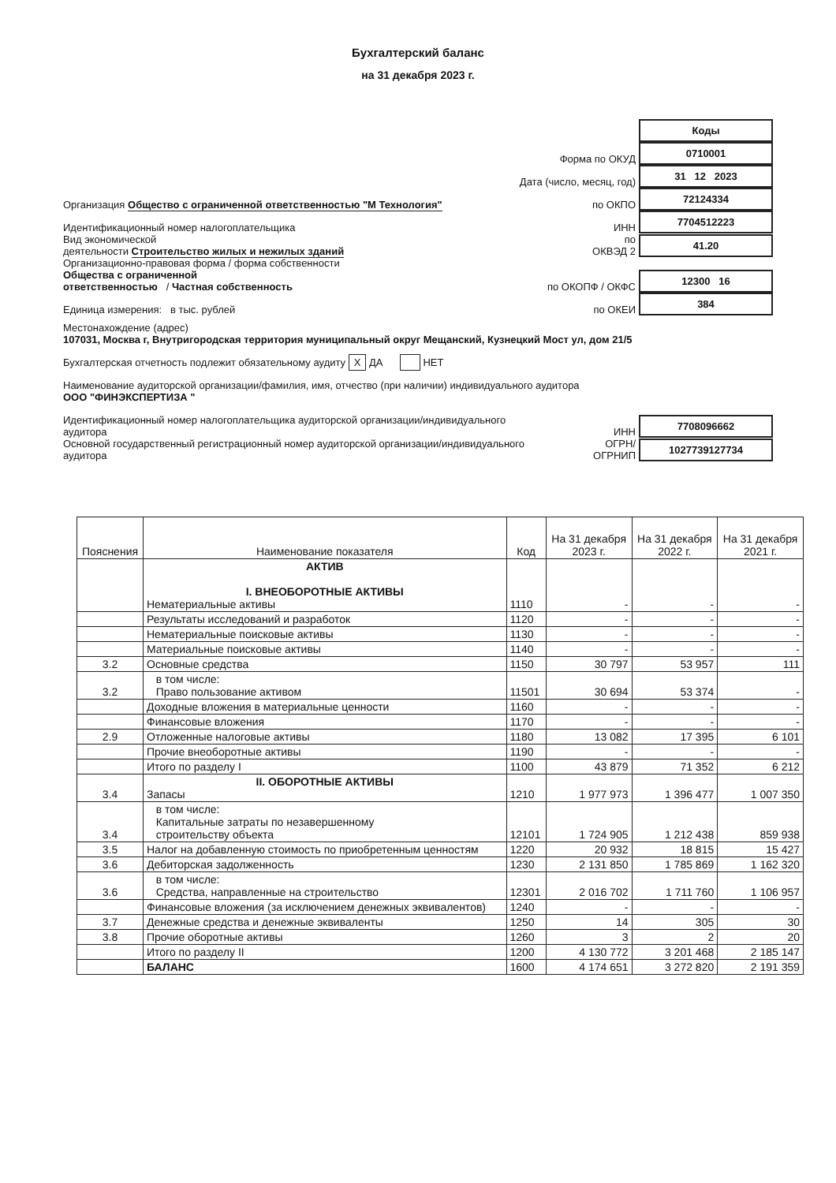Бухгалтерский баланс
на 31 декабря 2023 г.
Коды
Форма по ОКУД
0710001
Дата (число, месяц, год)
31 12 2023
Организация Общество с ограниченной ответственностью "М Технология"
по ОКПО
72124334
Идентификационный номер налогоплательщика
ИНН
7704512223
Вид экономической
деятельности Строительство жилых и нежилых зданий
по
ОКВЭД 2
41.20
Организационно-правовая форма / форма собственности
Общества с ограниченной
ответственностью / Частная собственность
по ОКОПФ / ОКФС
12300 16
Единица измерения: в тыс. рублей
по ОКЕИ
384
Местонахождение (адрес)
107031, Москва г, Внутригородская территория муниципальный округ Мещанский, Кузнецкий Мост ул, дом 21/5
Бухгалтерская отчетность подлежит обязательному аудиту X ДА НЕТ
Наименование аудиторской организации/фамилия, имя, отчество (при наличии) индивидуального аудитора
ООО "ФИНЭКСПЕРТИЗА "
Идентификационный номер налогоплательщика аудиторской организации/индивидуального аудитора
ИНН
7708096662
Основной государственный регистрационный номер аудиторской организации/индивидуального аудитора
ОГРН/
ОГРНИП
1027739127734
| Пояснения | Наименование показателя | Код | На 31 декабря 2023 г. | На 31 декабря 2022 г. | На 31 декабря 2021 г. |
| --- | --- | --- | --- | --- | --- |
| | АКТИВ I. ВНЕОБОРОТНЫЕ АКТИВЫ Нематериальные активы | 1110 | - | - | - |
| | Результаты исследований и разработок | 1120 | - | - | - |
| | Нематериальные поисковые активы | 1130 | - | - | - |
| | Материальные поисковые активы | 1140 | - | - | - |
| 3.2 | Основные средства | 1150 | 30 797 | 53 957 | 111 |
| 3.2 | в том числе: Право пользование активом | 11501 | 30 694 | 53 374 | - |
| | Доходные вложения в материальные ценности | 1160 | - | - | - |
| | Финансовые вложения | 1170 | - | - | - |
| 2.9 | Отложенные налоговые активы | 1180 | 13 082 | 17 395 | 6 101 |
| | Прочие внеоборотные активы | 1190 | - | - | - |
| | Итого по разделу I | 1100 | 43 879 | 71 352 | 6 212 |
| 3.4 | II. ОБОРОТНЫЕ АКТИВЫ Запасы | 1210 | 1 977 973 | 1 396 477 | 1 007 350 |
| 3.4 | в том числе: Капитальные затраты по незавершенному строительству объекта | 12101 | 1 724 905 | 1 212 438 | 859 938 |
| 3.5 | Налог на добавленную стоимость по приобретенным ценностям | 1220 | 20 932 | 18 815 | 15 427 |
| 3.6 | Дебиторская задолженность | 1230 | 2 131 850 | 1 785 869 | 1 162 320 |
| 3.6 | в том числе: Средства, направленные на строительство | 12301 | 2 016 702 | 1 711 760 | 1 106 957 |
| | Финансовые вложения (за исключением денежных эквивалентов) | 1240 | - | - | - |
| 3.7 | Денежные средства и денежные эквиваленты | 1250 | 14 | 305 | 30 |
| 3.8 | Прочие оборотные активы | 1260 | 3 | 2 | 20 |
| | Итого по разделу II | 1200 | 4 130 772 | 3 201 468 | 2 185 147 |
| | БАЛАНС | 1600 | 4 174 651 | 3 272 820 | 2 191 359 |